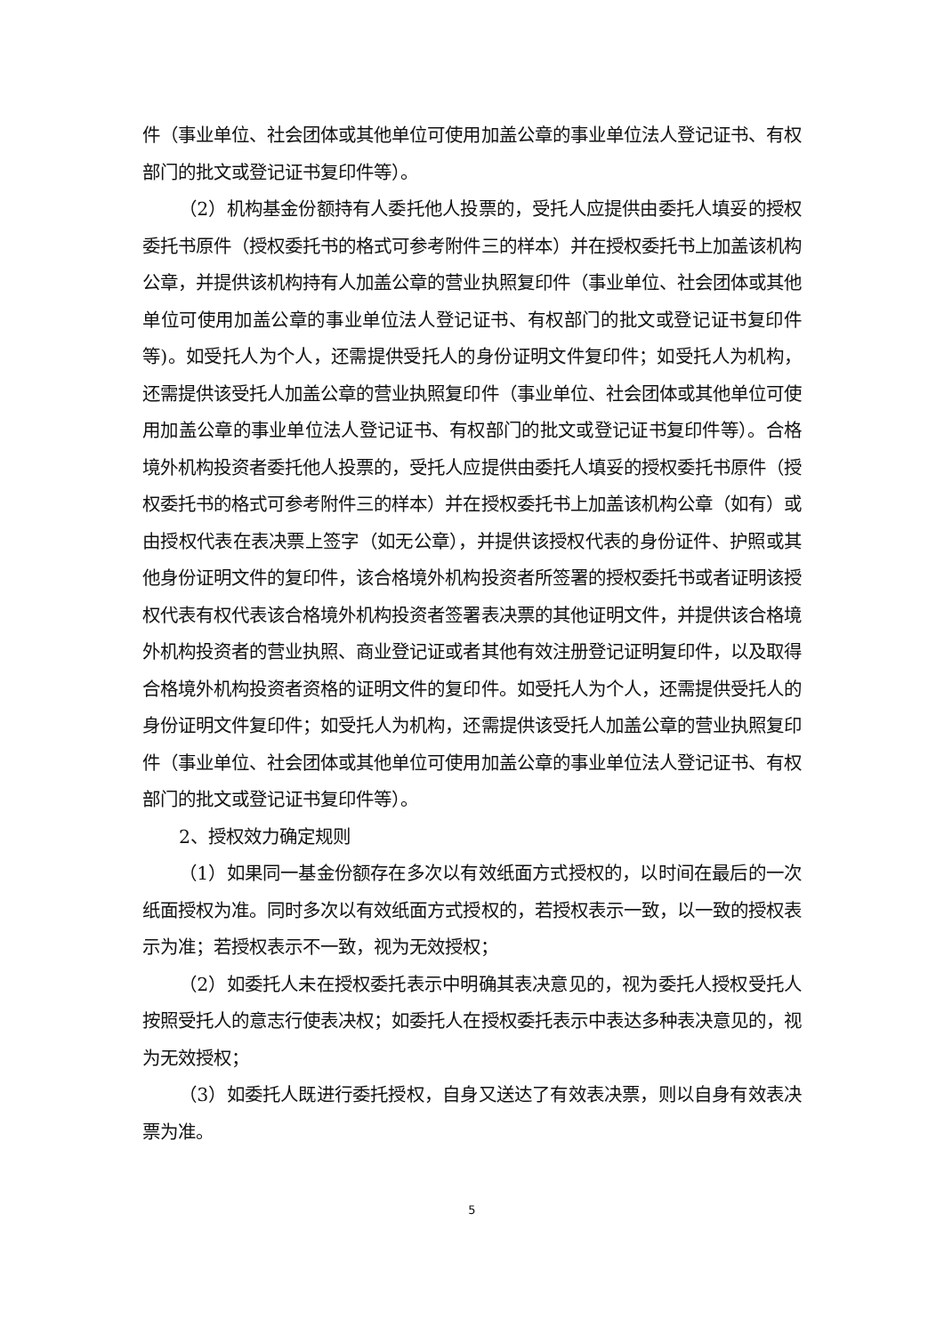件（事业单位、社会团体或其他单位可使用加盖公章的事业单位法人登记证书、有权部门的批文或登记证书复印件等）。
（2）机构基金份额持有人委托他人投票的，受托人应提供由委托人填妥的授权委托书原件（授权委托书的格式可参考附件三的样本）并在授权委托书上加盖该机构公章，并提供该机构持有人加盖公章的营业执照复印件（事业单位、社会团体或其他单位可使用加盖公章的事业单位法人登记证书、有权部门的批文或登记证书复印件等)。如受托人为个人，还需提供受托人的身份证明文件复印件；如受托人为机构，还需提供该受托人加盖公章的营业执照复印件（事业单位、社会团体或其他单位可使用加盖公章的事业单位法人登记证书、有权部门的批文或登记证书复印件等）。合格境外机构投资者委托他人投票的，受托人应提供由委托人填妥的授权委托书原件（授权委托书的格式可参考附件三的样本）并在授权委托书上加盖该机构公章（如有）或由授权代表在表决票上签字（如无公章），并提供该授权代表的身份证件、护照或其他身份证明文件的复印件，该合格境外机构投资者所签署的授权委托书或者证明该授权代表有权代表该合格境外机构投资者签署表决票的其他证明文件，并提供该合格境外机构投资者的营业执照、商业登记证或者其他有效注册登记证明复印件，以及取得合格境外机构投资者资格的证明文件的复印件。如受托人为个人，还需提供受托人的身份证明文件复印件；如受托人为机构，还需提供该受托人加盖公章的营业执照复印件（事业单位、社会团体或其他单位可使用加盖公章的事业单位法人登记证书、有权部门的批文或登记证书复印件等）。
2、授权效力确定规则
（1）如果同一基金份额存在多次以有效纸面方式授权的，以时间在最后的一次纸面授权为准。同时多次以有效纸面方式授权的，若授权表示一致，以一致的授权表示为准；若授权表示不一致，视为无效授权；
（2）如委托人未在授权委托表示中明确其表决意见的，视为委托人授权受托人按照受托人的意志行使表决权；如委托人在授权委托表示中表达多种表决意见的，视为无效授权；
（3）如委托人既进行委托授权，自身又送达了有效表决票，则以自身有效表决票为准。
5